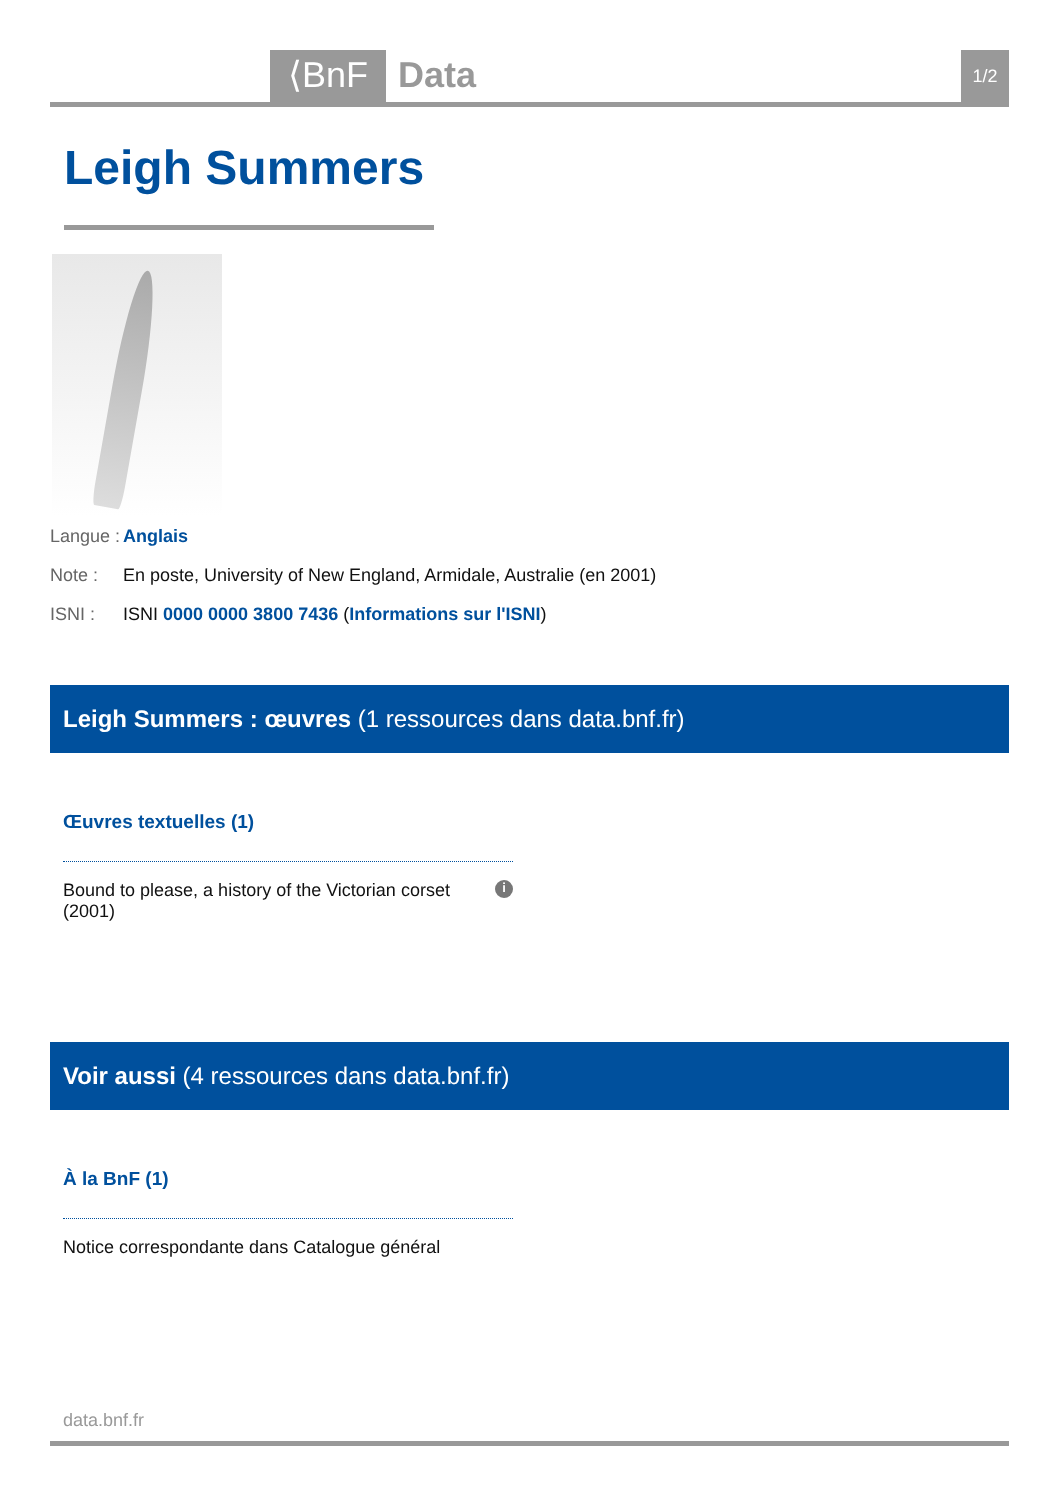⟨BnF
Data
1/2
Leigh Summers
Langue : Anglais
Note : En poste, University of New England, Armidale, Australie (en 2001)
ISNI : ISNI 0000 0000 3800 7436 (Informations sur l'ISNI)
Leigh Summers : œuvres (1 ressources dans data.bnf.fr)
Œuvres textuelles (1)
Bound to please, a history of the Victorian corset
(2001) i
Voir aussi (4 ressources dans data.bnf.fr)
À la BnF (1)
Notice correspondante dans Catalogue général
data.bnf.fr